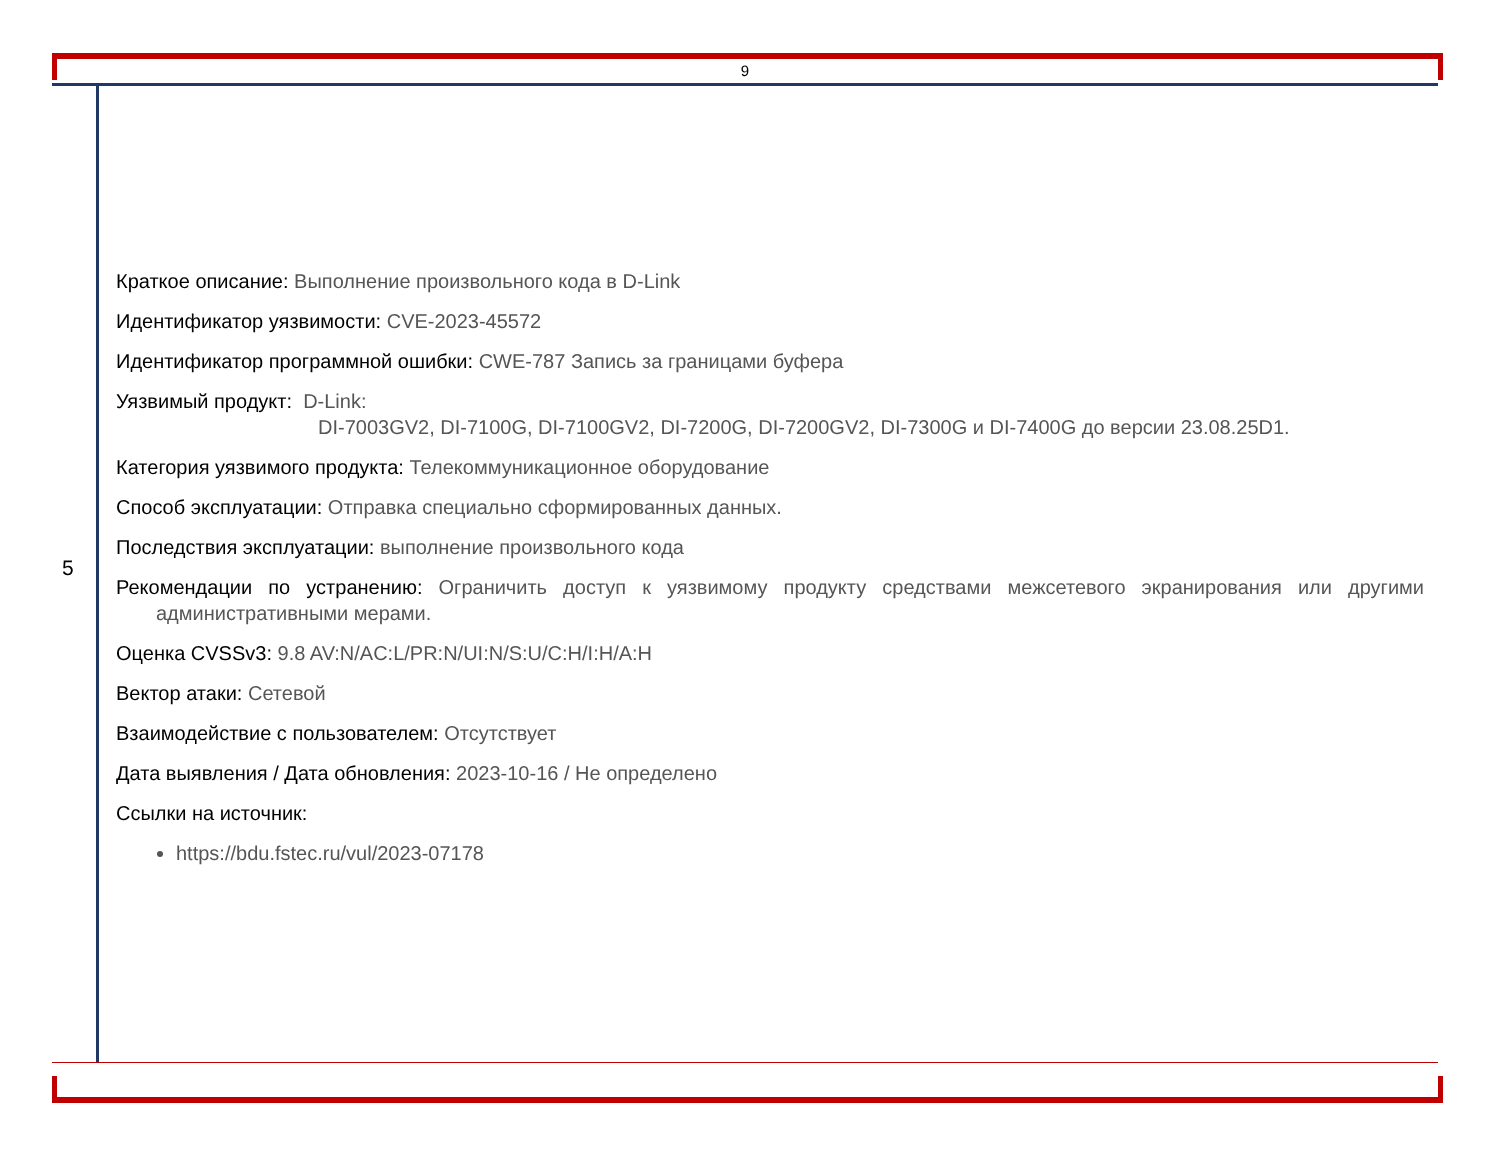9
5
Краткое описание: Выполнение произвольного кода в D-Link
Идентификатор уязвимости: CVE-2023-45572
Идентификатор программной ошибки: CWE-787 Запись за границами буфера
Уязвимый продукт: D-Link:
DI-7003GV2, DI-7100G, DI-7100GV2, DI-7200G, DI-7200GV2, DI-7300G и DI-7400G до версии 23.08.25D1.
Категория уязвимого продукта: Телекоммуникационное оборудование
Способ эксплуатации: Отправка специально сформированных данных.
Последствия эксплуатации: выполнение произвольного кода
Рекомендации по устранению: Ограничить доступ к уязвимому продукту средствами межсетевого экранирования или другими административными мерами.
Оценка CVSSv3: 9.8 AV:N/AC:L/PR:N/UI:N/S:U/C:H/I:H/A:H
Вектор атаки: Сетевой
Взаимодействие с пользователем: Отсутствует
Дата выявления / Дата обновления: 2023-10-16 / Не определено
Ссылки на источник:
https://bdu.fstec.ru/vul/2023-07178